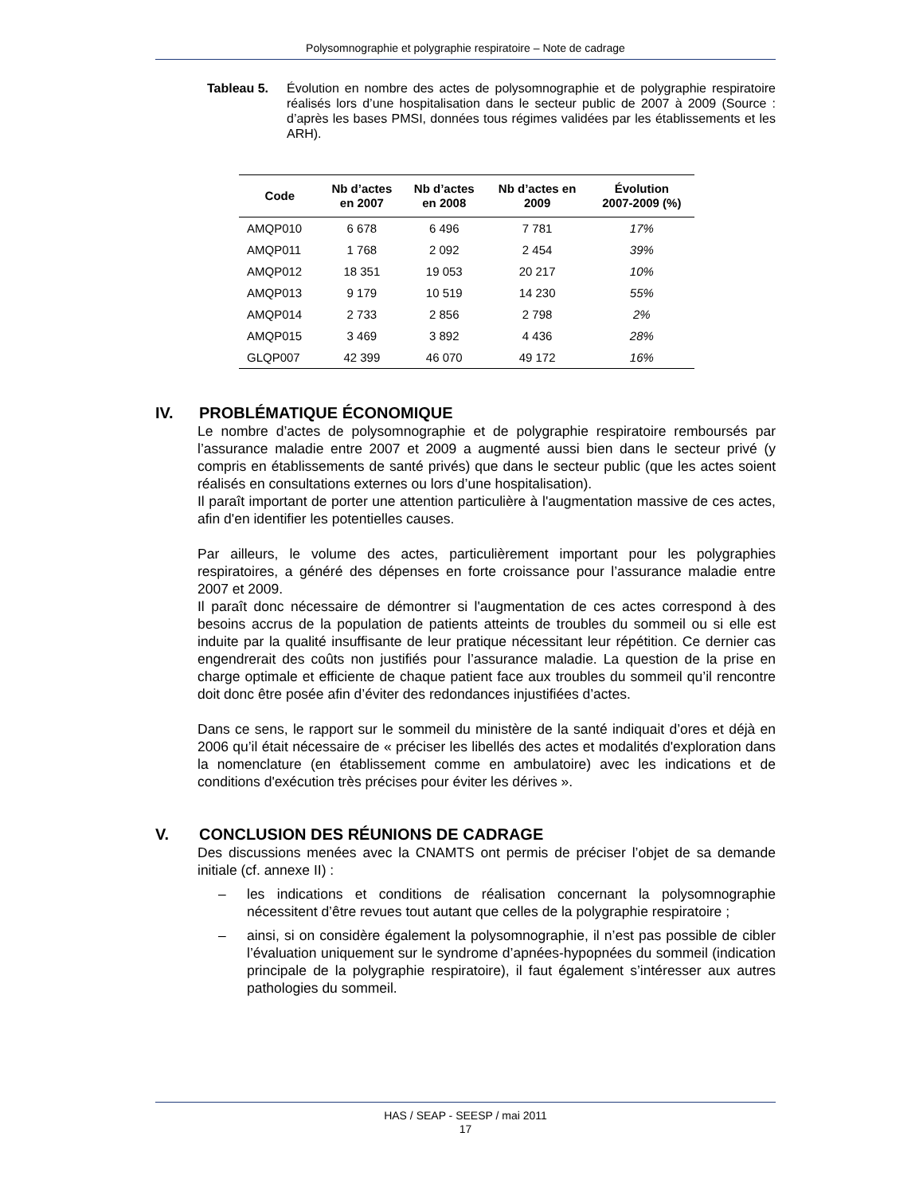Polysomnographie et polygraphie respiratoire – Note de cadrage
Tableau 5. Évolution en nombre des actes de polysomnographie et de polygraphie respiratoire réalisés lors d’une hospitalisation dans le secteur public de 2007 à 2009 (Source : d’après les bases PMSI, données tous régimes validées par les établissements et les ARH).
| Code | Nb d’actes en 2007 | Nb d’actes en 2008 | Nb d’actes en 2009 | Évolution 2007-2009 (%) |
| --- | --- | --- | --- | --- |
| AMQP010 | 6 678 | 6 496 | 7 781 | 17% |
| AMQP011 | 1 768 | 2 092 | 2 454 | 39% |
| AMQP012 | 18 351 | 19 053 | 20 217 | 10% |
| AMQP013 | 9 179 | 10 519 | 14 230 | 55% |
| AMQP014 | 2 733 | 2 856 | 2 798 | 2% |
| AMQP015 | 3 469 | 3 892 | 4 436 | 28% |
| GLQP007 | 42 399 | 46 070 | 49 172 | 16% |
IV. PROBLÉMATIQUE ÉCONOMIQUE
Le nombre d’actes de polysomnographie et de polygraphie respiratoire remboursés par l’assurance maladie entre 2007 et 2009 a augmenté aussi bien dans le secteur privé (y compris en établissements de santé privés) que dans le secteur public (que les actes soient réalisés en consultations externes ou lors d’une hospitalisation).
Il paraît important de porter une attention particulière à l'augmentation massive de ces actes, afin d'en identifier les potentielles causes.
Par ailleurs, le volume des actes, particulièrement important pour les polygraphies respiratoires, a généré des dépenses en forte croissance pour l’assurance maladie entre 2007 et 2009.
Il paraît donc nécessaire de démontrer si l'augmentation de ces actes correspond à des besoins accrus de la population de patients atteints de troubles du sommeil ou si elle est induite par la qualité insuffisante de leur pratique nécessitant leur répétition. Ce dernier cas engendrerait des coûts non justifiés pour l’assurance maladie. La question de la prise en charge optimale et efficiente de chaque patient face aux troubles du sommeil qu’il rencontre doit donc être posée afin d’éviter des redondances injustifiées d’actes.
Dans ce sens, le rapport sur le sommeil du ministère de la santé indiquait d’ores et déjà en 2006 qu’il était nécessaire de « préciser les libellés des actes et modalités d'exploration dans la nomenclature (en établissement comme en ambulatoire) avec les indications et de conditions d'exécution très précises pour éviter les dérives ».
V. CONCLUSION DES RÉUNIONS DE CADRAGE
Des discussions menées avec la CNAMTS ont permis de préciser l’objet de sa demande initiale (cf. annexe II) :
– les indications et conditions de réalisation concernant la polysomnographie nécessitent d’être revues tout autant que celles de la polygraphie respiratoire ;
– ainsi, si on considère également la polysomnographie, il n’est pas possible de cibler l’évaluation uniquement sur le syndrome d’apnées-hypopnées du sommeil (indication principale de la polygraphie respiratoire), il faut également s’intéresser aux autres pathologies du sommeil.
HAS / SEAP - SEESP / mai 2011
17